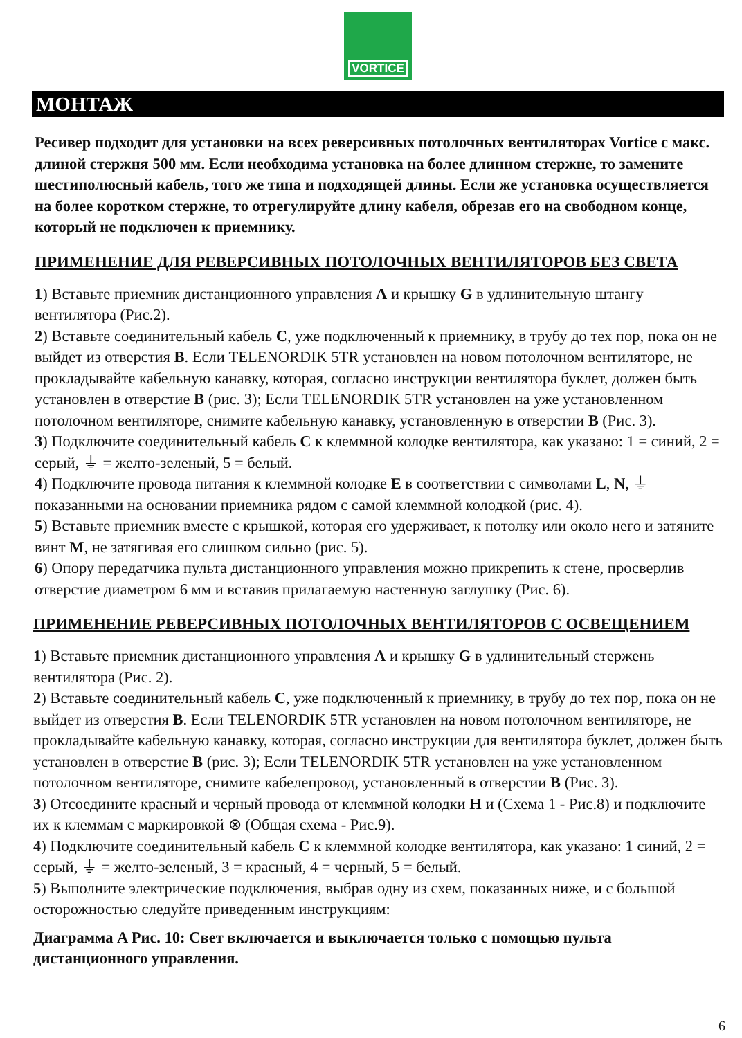VORTICE
МОНТАЖ
Ресивер подходит для установки на всех реверсивных потолочных вентиляторах Vortice с макс. длиной стержня 500 мм. Если необходима установка на более длинном стержне, то замените шестиполюсный кабель, того же типа и подходящей длины. Если же установка осуществляется на более коротком стержне, то отрегулируйте длину кабеля, обрезав его на свободном конце, который не подключен к приемнику.
ПРИМЕНЕНИЕ ДЛЯ РЕВЕРСИВНЫХ ПОТОЛОЧНЫХ ВЕНТИЛЯТОРОВ БЕЗ СВЕТА
1) Вставьте приемник дистанционного управления A и крышку G в удлинительную штангу вентилятора (Рис.2).
2) Вставьте соединительный кабель C, уже подключенный к приемнику, в трубу до тех пор, пока он не выйдет из отверстия B. Если TELENORDIK 5TR установлен на новом потолочном вентиляторе, не прокладывайте кабельную канавку, которая, согласно инструкции вентилятора буклет, должен быть установлен в отверстие B (рис. 3); Если TELENORDIK 5TR установлен на уже установленном потолочном вентиляторе, снимите кабельную канавку, установленную в отверстии B (Рис. 3).
3) Подключите соединительный кабель C к клеммной колодке вентилятора, как указано: 1 = синий, 2 = серый, ⏚ = желто-зеленый, 5 = белый.
4) Подключите провода питания к клеммной колодке E в соответствии с символами L, N, ⏚ показанными на основании приемника рядом с самой клеммной колодкой (рис. 4).
5) Вставьте приемник вместе с крышкой, которая его удерживает, к потолку или около него и затяните винт M, не затягивая его слишком сильно (рис. 5).
6) Опору передатчика пульта дистанционного управления можно прикрепить к стене, просверлив отверстие диаметром 6 мм и вставив прилагаемую настенную заглушку (Рис. 6).
ПРИМЕНЕНИЕ РЕВЕРСИВНЫХ ПОТОЛОЧНЫХ ВЕНТИЛЯТОРОВ С ОСВЕЩЕНИЕМ
1) Вставьте приемник дистанционного управления A и крышку G в удлинительный стержень вентилятора (Рис. 2).
2) Вставьте соединительный кабель C, уже подключенный к приемнику, в трубу до тех пор, пока он не выйдет из отверстия B. Если TELENORDIK 5TR установлен на новом потолочном вентиляторе, не прокладывайте кабельную канавку, которая, согласно инструкции для вентилятора буклет, должен быть установлен в отверстие B (рис. 3); Если TELENORDIK 5TR установлен на уже установленном потолочном вентиляторе, снимите кабелепровод, установленный в отверстии B (Рис. 3).
3) Отсоедините красный и черный провода от клеммной колодки H и (Схема 1 - Рис.8) и подключите их к клеммам с маркировкой ⊗ (Общая схема - Рис.9).
4) Подключите соединительный кабель C к клеммной колодке вентилятора, как указано: 1 синий, 2 = серый, ⏚ = желто-зеленый, 3 = красный, 4 = черный, 5 = белый.
5) Выполните электрические подключения, выбрав одну из схем, показанных ниже, и с большой осторожностью следуйте приведенным инструкциям:
Диаграмма A Рис. 10: Свет включается и выключается только с помощью пульта дистанционного управления.
6